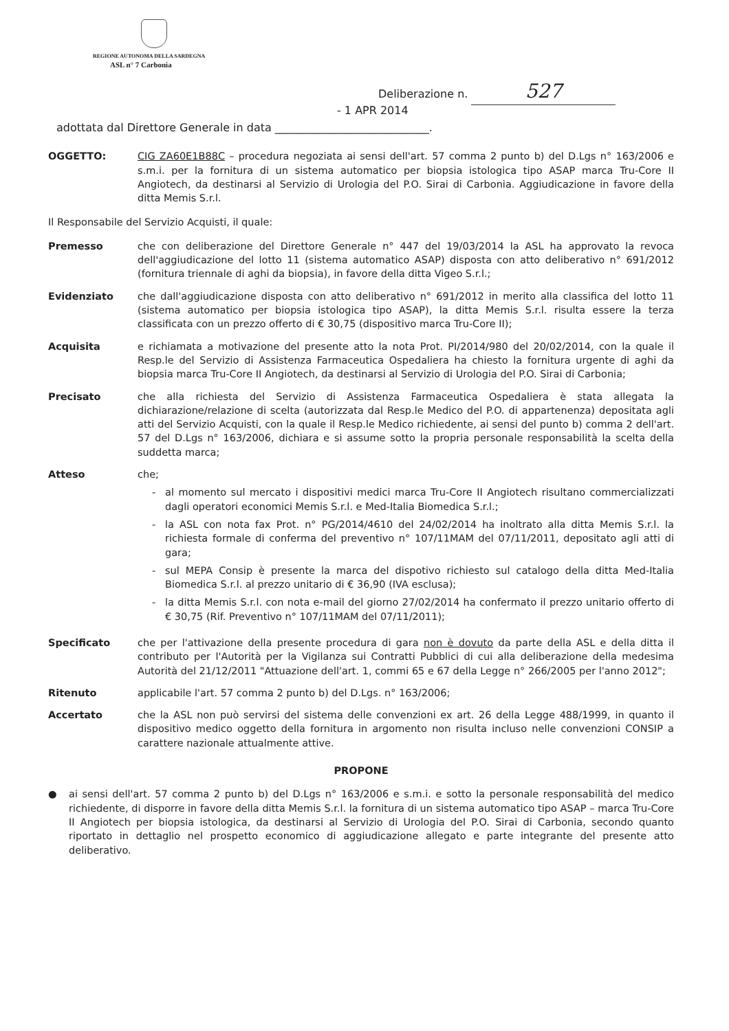REGIONE AUTONOMA DELLA SARDEGNA
ASL n° 7 Carbonia
Deliberazione n. 527
- 1 APR 2014
adottata dal Direttore Generale in data ____________________________.
OGGETTO: CIG ZA60E1B88C – procedura negoziata ai sensi dell'art. 57 comma 2 punto b) del D.Lgs n° 163/2006 e s.m.i. per la fornitura di un sistema automatico per biopsia istologica tipo ASAP marca Tru-Core II Angiotech, da destinarsi al Servizio di Urologia del P.O. Sirai di Carbonia. Aggiudicazione in favore della ditta Memis S.r.l.
Il Responsabile del Servizio Acquisti, il quale:
Premesso che con deliberazione del Direttore Generale n° 447 del 19/03/2014 la ASL ha approvato la revoca dell'aggiudicazione del lotto 11 (sistema automatico ASAP) disposta con atto deliberativo n° 691/2012 (fornitura triennale di aghi da biopsia), in favore della ditta Vigeo S.r.l.;
Evidenziato che dall'aggiudicazione disposta con atto deliberativo n° 691/2012 in merito alla classifica del lotto 11 (sistema automatico per biopsia istologica tipo ASAP), la ditta Memis S.r.l. risulta essere la terza classificata con un prezzo offerto di € 30,75 (dispositivo marca Tru-Core II);
Acquisita e richiamata a motivazione del presente atto la nota Prot. PI/2014/980 del 20/02/2014, con la quale il Resp.le del Servizio di Assistenza Farmaceutica Ospedaliera ha chiesto la fornitura urgente di aghi da biopsia marca Tru-Core II Angiotech, da destinarsi al Servizio di Urologia del P.O. Sirai di Carbonia;
Precisato che alla richiesta del Servizio di Assistenza Farmaceutica Ospedaliera è stata allegata la dichiarazione/relazione di scelta (autorizzata dal Resp.le Medico del P.O. di appartenenza) depositata agli atti del Servizio Acquisti, con la quale il Resp.le Medico richiedente, ai sensi del punto b) comma 2 dell'art. 57 del D.Lgs n° 163/2006, dichiara e si assume sotto la propria personale responsabilità la scelta della suddetta marca;
Atteso che;
al momento sul mercato i dispositivi medici marca Tru-Core II Angiotech risultano commercializzati dagli operatori economici Memis S.r.l. e Med-Italia Biomedica S.r.l.;
la ASL con nota fax Prot. n° PG/2014/4610 del 24/02/2014 ha inoltrato alla ditta Memis S.r.l. la richiesta formale di conferma del preventivo n° 107/11MAM del 07/11/2011, depositato agli atti di gara;
sul MEPA Consip è presente la marca del dispotivo richiesto sul catalogo della ditta Med-Italia Biomedica S.r.l. al prezzo unitario di € 36,90 (IVA esclusa);
la ditta Memis S.r.l. con nota e-mail del giorno 27/02/2014 ha confermato il prezzo unitario offerto di € 30,75 (Rif. Preventivo n° 107/11MAM del 07/11/2011);
Specificato che per l'attivazione della presente procedura di gara non è dovuto da parte della ASL e della ditta il contributo per l'Autorità per la Vigilanza sui Contratti Pubblici di cui alla deliberazione della medesima Autorità del 21/12/2011 "Attuazione dell'art. 1, commi 65 e 67 della Legge n° 266/2005 per l'anno 2012";
Ritenuto applicabile l'art. 57 comma 2 punto b) del D.Lgs. n° 163/2006;
Accertato che la ASL non può servirsi del sistema delle convenzioni ex art. 26 della Legge 488/1999, in quanto il dispositivo medico oggetto della fornitura in argomento non risulta incluso nelle convenzioni CONSIP a carattere nazionale attualmente attive.
PROPONE
● ai sensi dell'art. 57 comma 2 punto b) del D.Lgs n° 163/2006 e s.m.i. e sotto la personale responsabilità del medico richiedente, di disporre in favore della ditta Memis S.r.l. la fornitura di un sistema automatico tipo ASAP – marca Tru-Core II Angiotech per biopsia istologica, da destinarsi al Servizio di Urologia del P.O. Sirai di Carbonia, secondo quanto riportato in dettaglio nel prospetto economico di aggiudicazione allegato e parte integrante del presente atto deliberativo.